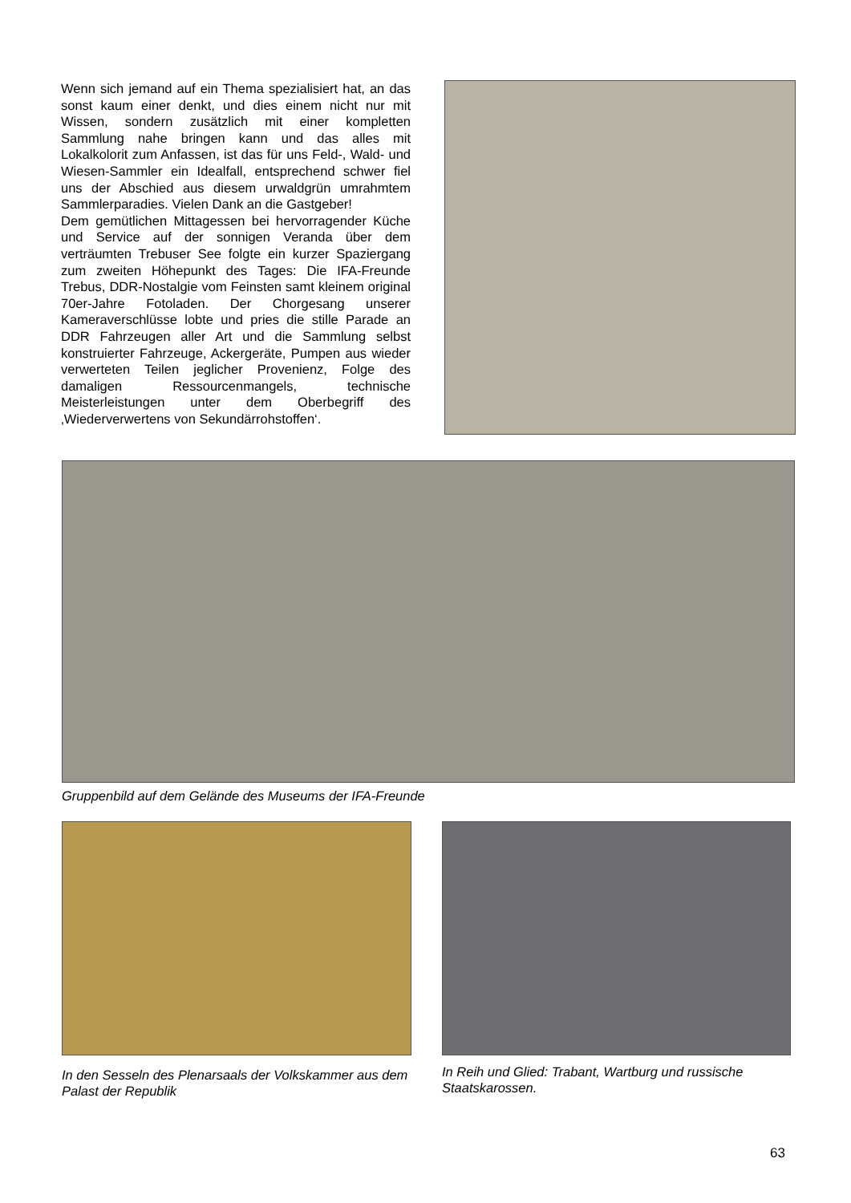Wenn sich jemand auf ein Thema spezialisiert hat, an das sonst kaum einer denkt, und dies einem nicht nur mit Wissen, sondern zusätzlich mit einer komplet­ten Sammlung nahe bringen kann und das alles mit Lokalkolorit zum Anfassen, ist das für uns Feld-, Wald- und Wiesen-Sammler ein Idealfall, entspre­chend schwer fiel uns der Abschied aus diesem ur­waldgrün umrahmtem Sammlerparadies. Vielen Dank an die Gastgeber!
Dem gemütlichen Mittagessen bei hervorragender Küche und Service auf der sonnigen Veranda über dem verträumten Trebuser See folgte ein kurzer Spa­ziergang zum zweiten Höhepunkt des Tages: Die IFA-Freunde Trebus, DDR-Nostalgie vom Feinsten samt kleinem original 70er-Jahre Fotoladen. Der Chorge­sang unserer Kameraverschlüsse lobte und pries die stille Parade an DDR Fahrzeugen aller Art und die Sammlung selbst konstruierter Fahrzeuge, Ackergerä­te, Pumpen aus wieder verwerteten Teilen jeglicher Provenienz, Folge des damaligen Ressourcenman­gels, technische Meisterleistungen unter dem Oberbe­griff des ‚Wiederverwertens von Sekundärrohstoffen‘.
Gruppenbild auf dem Gelände des Museums der IFA-Freunde
In den Sesseln des Plenarsaals der Volkskammer aus dem Palast der Republik
In Reih und Glied: Trabant, Wartburg und russische Staatskarossen.
63